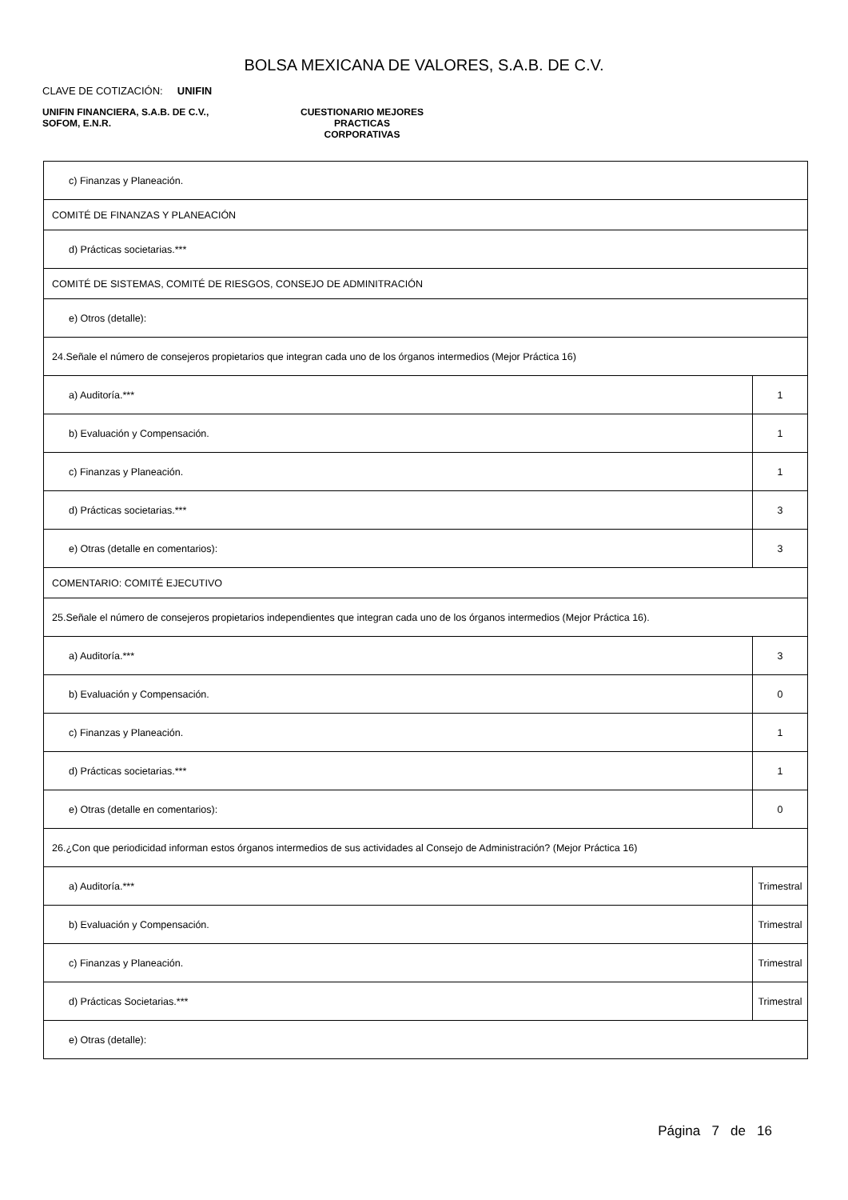BOLSA MEXICANA DE VALORES, S.A.B. DE C.V.
CLAVE DE COTIZACIÓN: UNIFIN
UNIFIN FINANCIERA, S.A.B. DE C.V.,
SOFOM, E.N.R.
CUESTIONARIO MEJORES PRACTICAS
CORPORATIVAS
| c) Finanzas y Planeación. | |
| COMITÉ DE FINANZAS Y PLANEACIÓN | |
| d) Prácticas societarias.*** | |
| COMITÉ DE SISTEMAS, COMITÉ DE RIESGOS, CONSEJO DE ADMINITRACIÓN | |
| e) Otros (detalle): | |
| 24.Señale el número de consejeros propietarios que integran cada uno de los órganos intermedios (Mejor Práctica 16) | |
| a) Auditoría.*** | 1 |
| b) Evaluación y Compensación. | 1 |
| c) Finanzas y Planeación. | 1 |
| d) Prácticas societarias.*** | 3 |
| e) Otras (detalle en comentarios): | 3 |
| COMENTARIO: COMITÉ EJECUTIVO | |
| 25.Señale el número de consejeros propietarios independientes que integran cada uno de los órganos intermedios (Mejor Práctica 16). | |
| a) Auditoría.*** | 3 |
| b) Evaluación y Compensación. | 0 |
| c) Finanzas y Planeación. | 1 |
| d) Prácticas societarias.*** | 1 |
| e) Otras (detalle en comentarios): | 0 |
| 26.¿Con que periodicidad informan estos órganos intermedios de sus actividades al Consejo de Administración? (Mejor Práctica 16) | |
| a) Auditoría.*** | Trimestral |
| b) Evaluación y Compensación. | Trimestral |
| c) Finanzas y Planeación. | Trimestral |
| d) Prácticas Societarias.*** | Trimestral |
| e) Otras (detalle): | |
Página 7 de 16